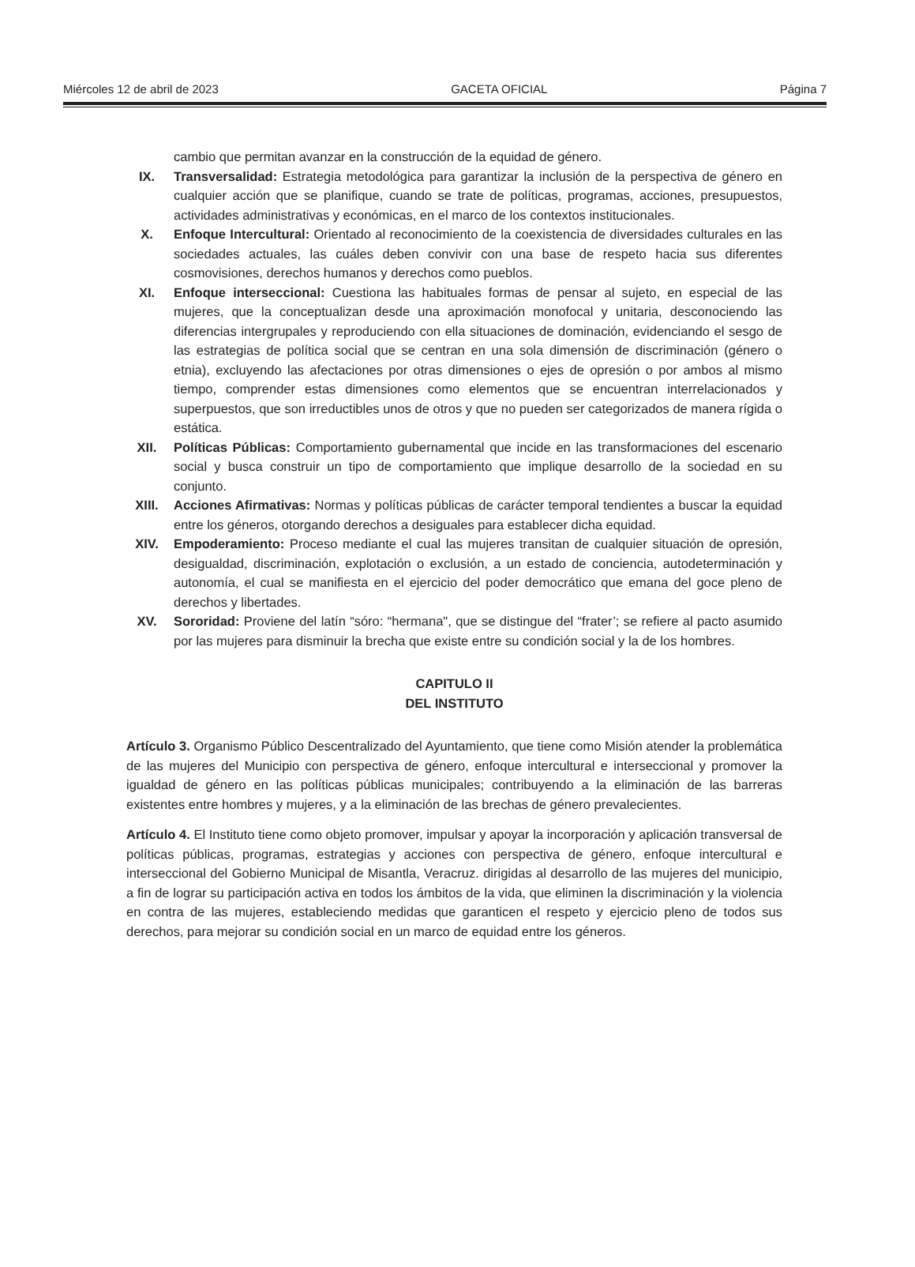Miércoles 12 de abril de 2023 GACETA OFICIAL Página 7
cambio que permitan avanzar en la construcción de la equidad de género.
IX. Transversalidad: Estrategia metodológica para garantizar la inclusión de la perspectiva de género en cualquier acción que se planifique, cuando se trate de políticas, programas, acciones, presupuestos, actividades administrativas y económicas, en el marco de los contextos institucionales.
X. Enfoque Intercultural: Orientado al reconocimiento de la coexistencia de diversidades culturales en las sociedades actuales, las cuáles deben convivir con una base de respeto hacia sus diferentes cosmovisiones, derechos humanos y derechos como pueblos.
XI. Enfoque interseccional: Cuestiona las habituales formas de pensar al sujeto, en especial de las mujeres, que la conceptualizan desde una aproximación monofocal y unitaria, desconociendo las diferencias intergrupales y reproduciendo con ella situaciones de dominación, evidenciando el sesgo de las estrategias de política social que se centran en una sola dimensión de discriminación (género o etnia), excluyendo las afectaciones por otras dimensiones o ejes de opresión o por ambos al mismo tiempo, comprender estas dimensiones como elementos que se encuentran interrelacionados y superpuestos, que son irreductibles unos de otros y que no pueden ser categorizados de manera rígida o estática.
XII. Políticas Públicas: Comportamiento gubernamental que incide en las transformaciones del escenario social y busca construir un tipo de comportamiento que implique desarrollo de la sociedad en su conjunto.
XIII. Acciones Afirmativas: Normas y políticas públicas de carácter temporal tendientes a buscar la equidad entre los géneros, otorgando derechos a desiguales para establecer dicha equidad.
XIV. Empoderamiento: Proceso mediante el cual las mujeres transitan de cualquier situación de opresión, desigualdad, discriminación, explotación o exclusión, a un estado de conciencia, autodeterminación y autonomía, el cual se manifiesta en el ejercicio del poder democrático que emana del goce pleno de derechos y libertades.
XV. Sororidad: Proviene del latín “sóro: “hermana", que se distingue del “frater’; se refiere al pacto asumido por las mujeres para disminuir la brecha que existe entre su condición social y la de los hombres.
CAPITULO II
DEL INSTITUTO
Artículo 3. Organismo Público Descentralizado del Ayuntamiento, que tiene como Misión atender la problemática de las mujeres del Municipio con perspectiva de género, enfoque intercultural e interseccional y promover la igualdad de género en las políticas públicas municipales; contribuyendo a la eliminación de las barreras existentes entre hombres y mujeres, y a la eliminación de las brechas de género prevalecientes.
Artículo 4. El Instituto tiene como objeto promover, impulsar y apoyar la incorporación y aplicación transversal de políticas públicas, programas, estrategias y acciones con perspectiva de género, enfoque intercultural e interseccional del Gobierno Municipal de Misantla, Veracruz. dirigidas al desarrollo de las mujeres del municipio, a fin de lograr su participación activa en todos los ámbitos de la vida, que eliminen la discriminación y la violencia en contra de las mujeres, estableciendo medidas que garanticen el respeto y ejercicio pleno de todos sus derechos, para mejorar su condición social en un marco de equidad entre los géneros.